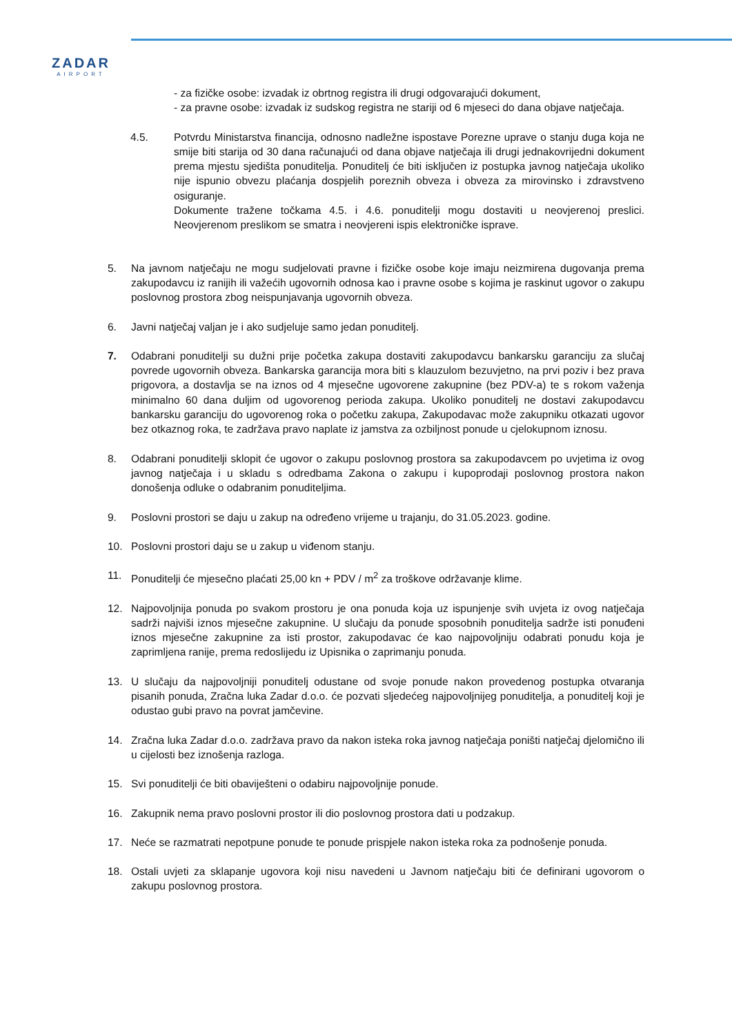ZADAR
AIRPORT
- za fizičke osobe: izvadak iz obrtnog registra ili drugi odgovarajući dokument,
- za pravne osobe: izvadak iz sudskog registra ne stariji od 6 mjeseci do dana objave natječaja.
4.5. Potvrdu Ministarstva financija, odnosno nadležne ispostave Porezne uprave o stanju duga koja ne smije biti starija od 30 dana računajući od dana objave natječaja ili drugi jednakovrijedni dokument prema mjestu sjedišta ponuditelja. Ponuditelj će biti isključen iz postupka javnog natječaja ukoliko nije ispunio obvezu plaćanja dospjelih poreznih obveza i obveza za mirovinsko i zdravstveno osiguranje.
Dokumente tražene točkama 4.5. i 4.6. ponuditelji mogu dostaviti u neovjerenoj preslici. Neovjerenom preslikom se smatra i neovjereni ispis elektroničke isprave.
5. Na javnom natječaju ne mogu sudjelovati pravne i fizičke osobe koje imaju neizmirena dugovanja prema zakupodavcu iz ranijih ili važećih ugovornih odnosa kao i pravne osobe s kojima je raskinut ugovor o zakupu poslovnog prostora zbog neispunjavanja ugovornih obveza.
6. Javni natječaj valjan je i ako sudjeluje samo jedan ponuditelj.
7. Odabrani ponuditelji su dužni prije početka zakupa dostaviti zakupodavcu bankarsku garanciju za slučaj povrede ugovornih obveza. Bankarska garancija mora biti s klauzulom bezuvjetno, na prvi poziv i bez prava prigovora, a dostavlja se na iznos od 4 mjesečne ugovorene zakupnine (bez PDV-a) te s rokom važenja minimalno 60 dana duljim od ugovorenog perioda zakupa. Ukoliko ponuditelj ne dostavi zakupodavcu bankarsku garanciju do ugovorenog roka o početku zakupa, Zakupodavac može zakupniku otkazati ugovor bez otkaznog roka, te zadržava pravo naplate iz jamstva za ozbiljnost ponude u cjelokupnom iznosu.
8. Odabrani ponuditelji sklopit će ugovor o zakupu poslovnog prostora sa zakupodavcem po uvjetima iz ovog javnog natječaja i u skladu s odredbama Zakona o zakupu i kupoprodaji poslovnog prostora nakon donošenja odluke o odabranim ponuditeljima.
9. Poslovni prostori se daju u zakup na određeno vrijeme u trajanju, do 31.05.2023. godine.
10. Poslovni prostori daju se u zakup u viđenom stanju.
11. Ponuditelji će mjesečno plaćati 25,00 kn + PDV / m<sup>2</sup> za troškove održavanje klime.
12. Najpovoljnija ponuda po svakom prostoru je ona ponuda koja uz ispunjenje svih uvjeta iz ovog natječaja sadrži najviši iznos mjesečne zakupnine. U slučaju da ponude sposobnih ponuditelja sadrže isti ponuđeni iznos mjesečne zakupnine za isti prostor, zakupodavac će kao najpovoljniju odabrati ponudu koja je zaprimljena ranije, prema redoslijedu iz Upisnika o zaprimanju ponuda.
13. U slučaju da najpovoljniji ponuditelj odustane od svoje ponude nakon provedenog postupka otvaranja pisanih ponuda, Zračna luka Zadar d.o.o. će pozvati sljedećeg najpovoljnijeg ponuditelja, a ponuditelj koji je odustao gubi pravo na povrat jamčevine.
14. Zračna luka Zadar d.o.o. zadržava pravo da nakon isteka roka javnog natječaja poništi natječaj djelomično ili u cijelosti bez iznošenja razloga.
15. Svi ponuditelji će biti obaviješteni o odabiru najpovoljnije ponude.
16. Zakupnik nema pravo poslovni prostor ili dio poslovnog prostora dati u podzakup.
17. Neće se razmatrati nepotpune ponude te ponude prispjele nakon isteka roka za podnošenje ponuda.
18. Ostali uvjeti za sklapanje ugovora koji nisu navedeni u Javnom natječaju biti će definirani ugovorom o zakupu poslovnog prostora.